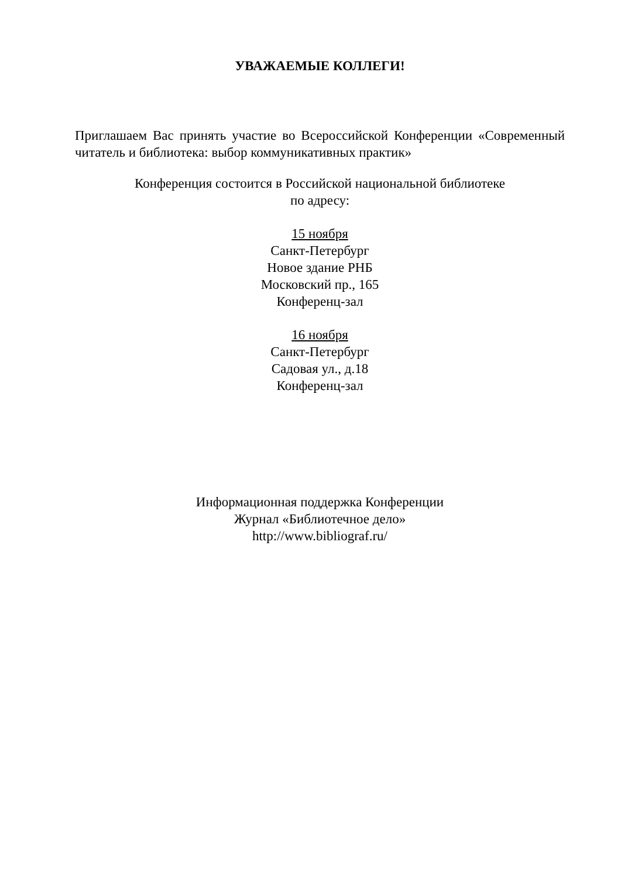УВАЖАЕМЫЕ КОЛЛЕГИ!
Приглашаем Вас принять участие во Всероссийской Конференции «Современный читатель и библиотека: выбор коммуникативных практик»
Конференция состоится в Российской национальной библиотеке
по адресу:
15 ноября
Санкт-Петербург
Новое здание РНБ
Московский пр., 165
Конференц-зал
16 ноября
Санкт-Петербург
Садовая ул., д.18
Конференц-зал
Информационная поддержка Конференции
Журнал «Библиотечное дело»
http://www.bibliograf.ru/